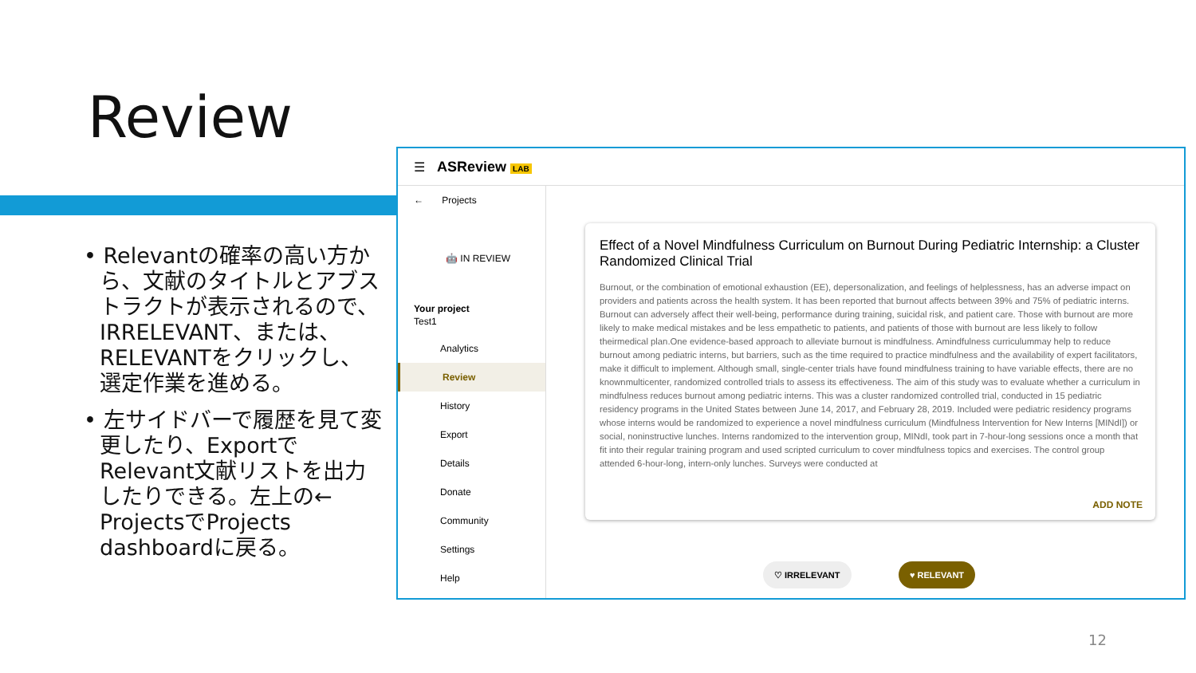Review
• Relevantの確率の高い方から、文献のタイトルとアブストラクトが表示されるので、IRRELEVANT、または、RELEVANTをクリックし、選定作業を進める。
• 左サイドバーで履歴を見て変更したり、ExportでRelevant文献リストを出力したりできる。左上の← ProjectsでProjects dashboardに戻る。
☰ ASReview LAB
← Projects
🤖 IN REVIEW
Your project
Test1
Analytics
Review
History
Export
Details
Donate
Community
Settings
Help
Effect of a Novel Mindfulness Curriculum on Burnout During Pediatric Internship: a Cluster Randomized Clinical Trial
Burnout, or the combination of emotional exhaustion (EE), depersonalization, and feelings of helplessness, has an adverse impact on providers and patients across the health system. It has been reported that burnout affects between 39% and 75% of pediatric interns. Burnout can adversely affect their well-being, performance during training, suicidal risk, and patient care. Those with burnout are more likely to make medical mistakes and be less empathetic to patients, and patients of those with burnout are less likely to follow theirmedical plan.One evidence-based approach to alleviate burnout is mindfulness. Amindfulness curriculummay help to reduce burnout among pediatric interns, but barriers, such as the time required to practice mindfulness and the availability of expert facilitators, make it difficult to implement. Although small, single-center trials have found mindfulness training to have variable effects, there are no knownmulticenter, randomized controlled trials to assess its effectiveness. The aim of this study was to evaluate whether a curriculum in mindfulness reduces burnout among pediatric interns. This was a cluster randomized controlled trial, conducted in 15 pediatric residency programs in the United States between June 14, 2017, and February 28, 2019. Included were pediatric residency programs whose interns would be randomized to experience a novel mindfulness curriculum (Mindfulness Intervention for New Interns [MINdI]) or social, noninstructive lunches. Interns randomized to the intervention group, MINdI, took part in 7-hour-long sessions once a month that fit into their regular training program and used scripted curriculum to cover mindfulness topics and exercises. The control group attended 6-hour-long, intern-only lunches. Surveys were conducted at
ADD NOTE
♡ IRRELEVANT ♥ RELEVANT
12